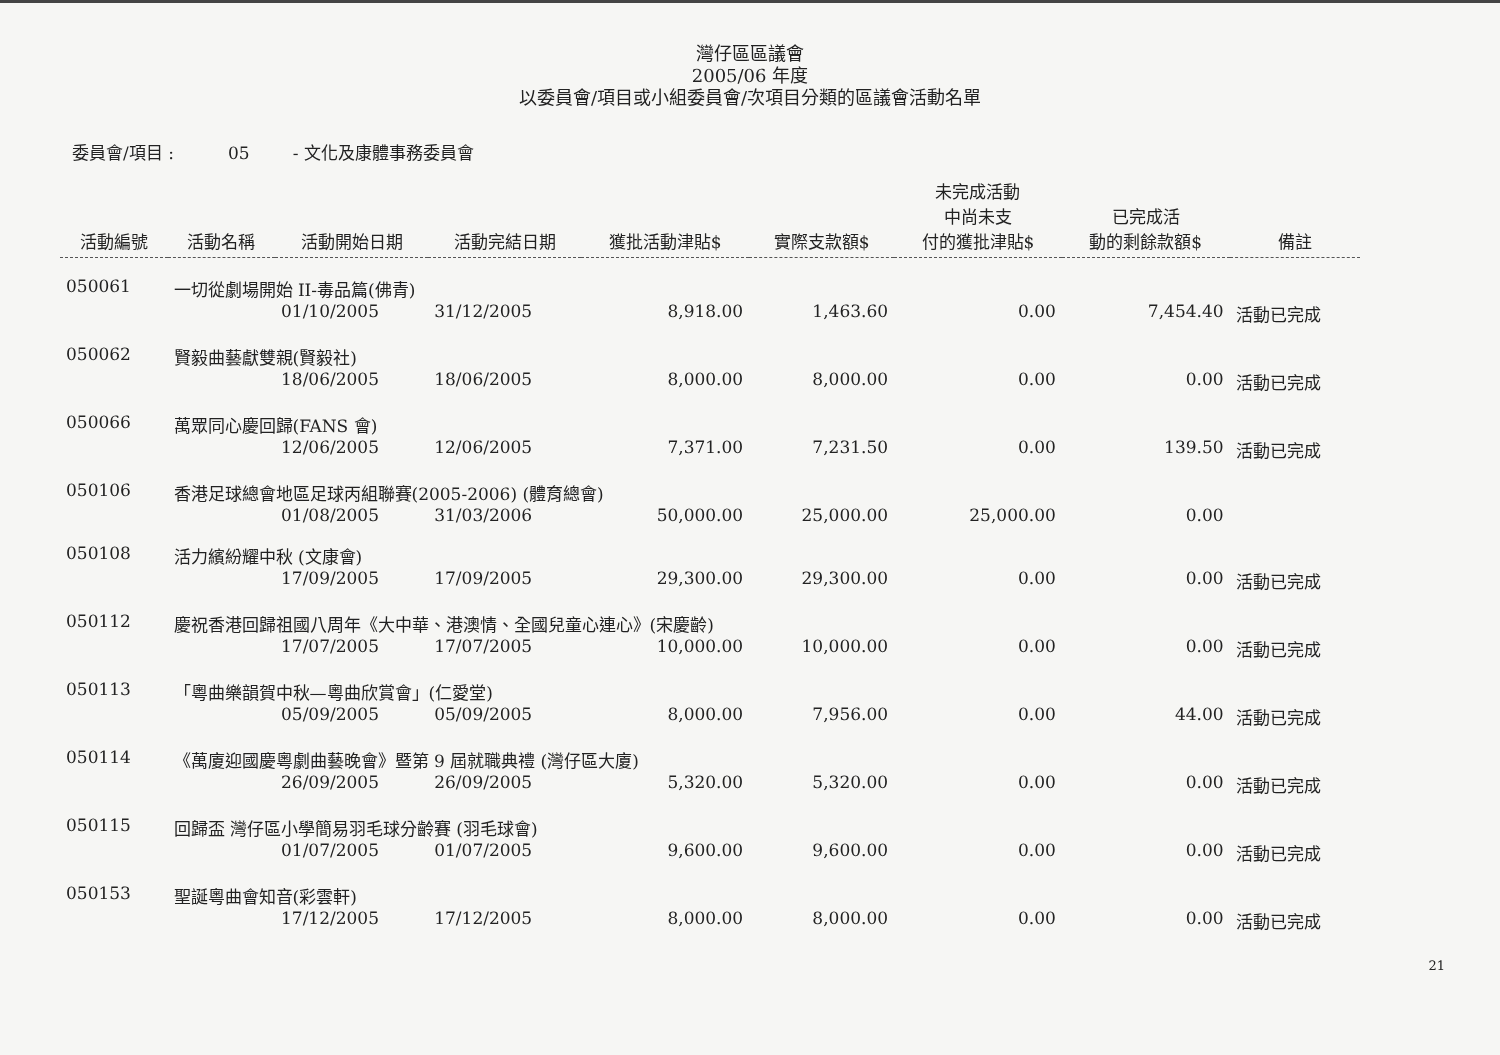灣仔區區議會
2005/06 年度
以委員會/項目或小組委員會/次項目分類的區議會活動名單
委員會/項目 : 05 - 文化及康體事務委員會
| 活動編號 | 活動名稱 | 活動開始日期 | 活動完結日期 | 獲批活動津貼$ | 實際支款額$ | 未完成活動 中尚未支 付的獲批津貼$ | 已完成活 動的剩餘款額$ | 備註 |
| --- | --- | --- | --- | --- | --- | --- | --- | --- |
| 050061 | 一切從劇場開始 II-毒品篇(佛青) | | | | | | | |
| | | 01/10/2005 | 31/12/2005 | 8,918.00 | 1,463.60 | 0.00 | 7,454.40 | 活動已完成 |
| 050062 | 賢毅曲藝獻雙親(賢毅社) | | | | | | | |
| | | 18/06/2005 | 18/06/2005 | 8,000.00 | 8,000.00 | 0.00 | 0.00 | 活動已完成 |
| 050066 | 萬眾同心慶回歸(FANS 會) | | | | | | | |
| | | 12/06/2005 | 12/06/2005 | 7,371.00 | 7,231.50 | 0.00 | 139.50 | 活動已完成 |
| 050106 | 香港足球總會地區足球丙組聯賽(2005-2006) (體育總會) | | | | | | | |
| | | 01/08/2005 | 31/03/2006 | 50,000.00 | 25,000.00 | 25,000.00 | 0.00 | |
| 050108 | 活力繽紛耀中秋 (文康會) | | | | | | | |
| | | 17/09/2005 | 17/09/2005 | 29,300.00 | 29,300.00 | 0.00 | 0.00 | 活動已完成 |
| 050112 | 慶祝香港回歸祖國八周年《大中華、港澳情、全國兒童心連心》(宋慶齡) | | | | | | | |
| | | 17/07/2005 | 17/07/2005 | 10,000.00 | 10,000.00 | 0.00 | 0.00 | 活動已完成 |
| 050113 | 「粵曲樂韻賀中秋—粵曲欣賞會」(仁愛堂) | | | | | | | |
| | | 05/09/2005 | 05/09/2005 | 8,000.00 | 7,956.00 | 0.00 | 44.00 | 活動已完成 |
| 050114 | 《萬廈迎國慶粵劇曲藝晚會》暨第 9 屆就職典禮 (灣仔區大廈) | | | | | | | |
| | | 26/09/2005 | 26/09/2005 | 5,320.00 | 5,320.00 | 0.00 | 0.00 | 活動已完成 |
| 050115 | 回歸盃 灣仔區小學簡易羽毛球分齡賽 (羽毛球會) | | | | | | | |
| | | 01/07/2005 | 01/07/2005 | 9,600.00 | 9,600.00 | 0.00 | 0.00 | 活動已完成 |
| 050153 | 聖誕粵曲會知音(彩雲軒) | | | | | | | |
| | | 17/12/2005 | 17/12/2005 | 8,000.00 | 8,000.00 | 0.00 | 0.00 | 活動已完成 |
21